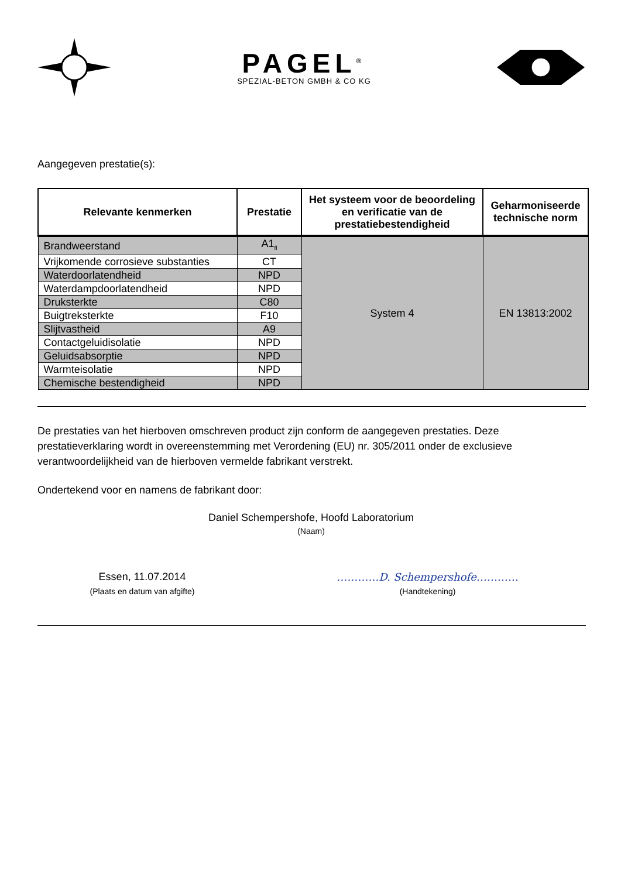PAGEL<sup>®</sup>
SPEZIAL-BETON GMBH & CO KG
Aangegeven prestatie(s):
| Relevante kenmerken | Prestatie | Het systeem voor de beoordeling en verificatie van de prestatiebestendigheid | Geharmoniseerde technische norm |
| --- | --- | --- | --- |
| Brandweerstand | A1<sub>fl</sub> | System 4 | EN 13813:2002 |
| Vrijkomende corrosieve substanties | CT | | |
| Waterdoorlatendheid | NPD | | |
| Waterdampdoorlatendheid | NPD | | |
| Druksterkte | C80 | | |
| Buigtreksterkte | F10 | | |
| Slijtvastheid | A9 | | |
| Contactgeluidisolatie | NPD | | |
| Geluidsabsorptie | NPD | | |
| Warmteisolatie | NPD | | |
| Chemische bestendigheid | NPD | | |
De prestaties van het hierboven omschreven product zijn conform de aangegeven prestaties. Deze prestatieverklaring wordt in overeenstemming met Verordening (EU) nr. 305/2011 onder de exclusieve verantwoordelijkheid van de hierboven vermelde fabrikant verstrekt.
Ondertekend voor en namens de fabrikant door:
Daniel Schempershofe, Hoofd Laboratorium
(Naam)
Essen, 11.07.2014
(Plaats en datum van afgifte)
…………D. Schempershofe…………
(Handtekening)